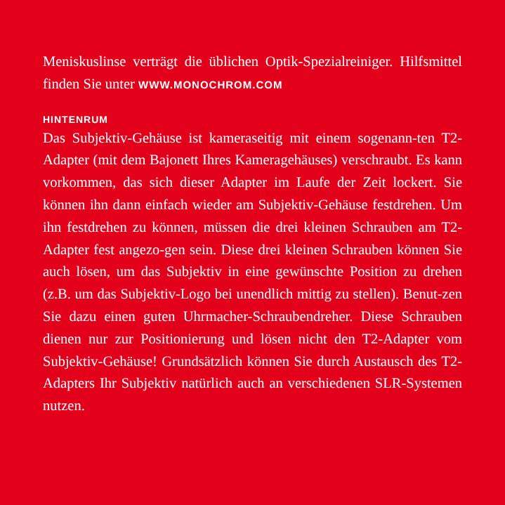Meniskuslinse verträgt die üblichen Optik-Spezialreiniger. Hilfsmittel finden Sie unter WWW.MONOCHROM.COM
HINTENRUM
Das Subjektiv-Gehäuse ist kameraseitig mit einem sogenann-ten T2-Adapter (mit dem Bajonett Ihres Kameragehäuses) verschraubt. Es kann vorkommen, das sich dieser Adapter im Laufe der Zeit lockert. Sie können ihn dann einfach wieder am Subjektiv-Gehäuse festdrehen. Um ihn festdrehen zu können, müssen die drei kleinen Schrauben am T2-Adapter fest angezo-gen sein. Diese drei kleinen Schrauben können Sie auch lösen, um das Subjektiv in eine gewünschte Position zu drehen (z.B. um das Subjektiv-Logo bei unendlich mittig zu stellen). Benut-zen Sie dazu einen guten Uhrmacher-Schraubendreher. Diese Schrauben dienen nur zur Positionierung und lösen nicht den T2-Adapter vom Subjektiv-Gehäuse! Grundsätzlich können Sie durch Austausch des T2-Adapters Ihr Subjektiv natürlich auch an verschiedenen SLR-Systemen nutzen.